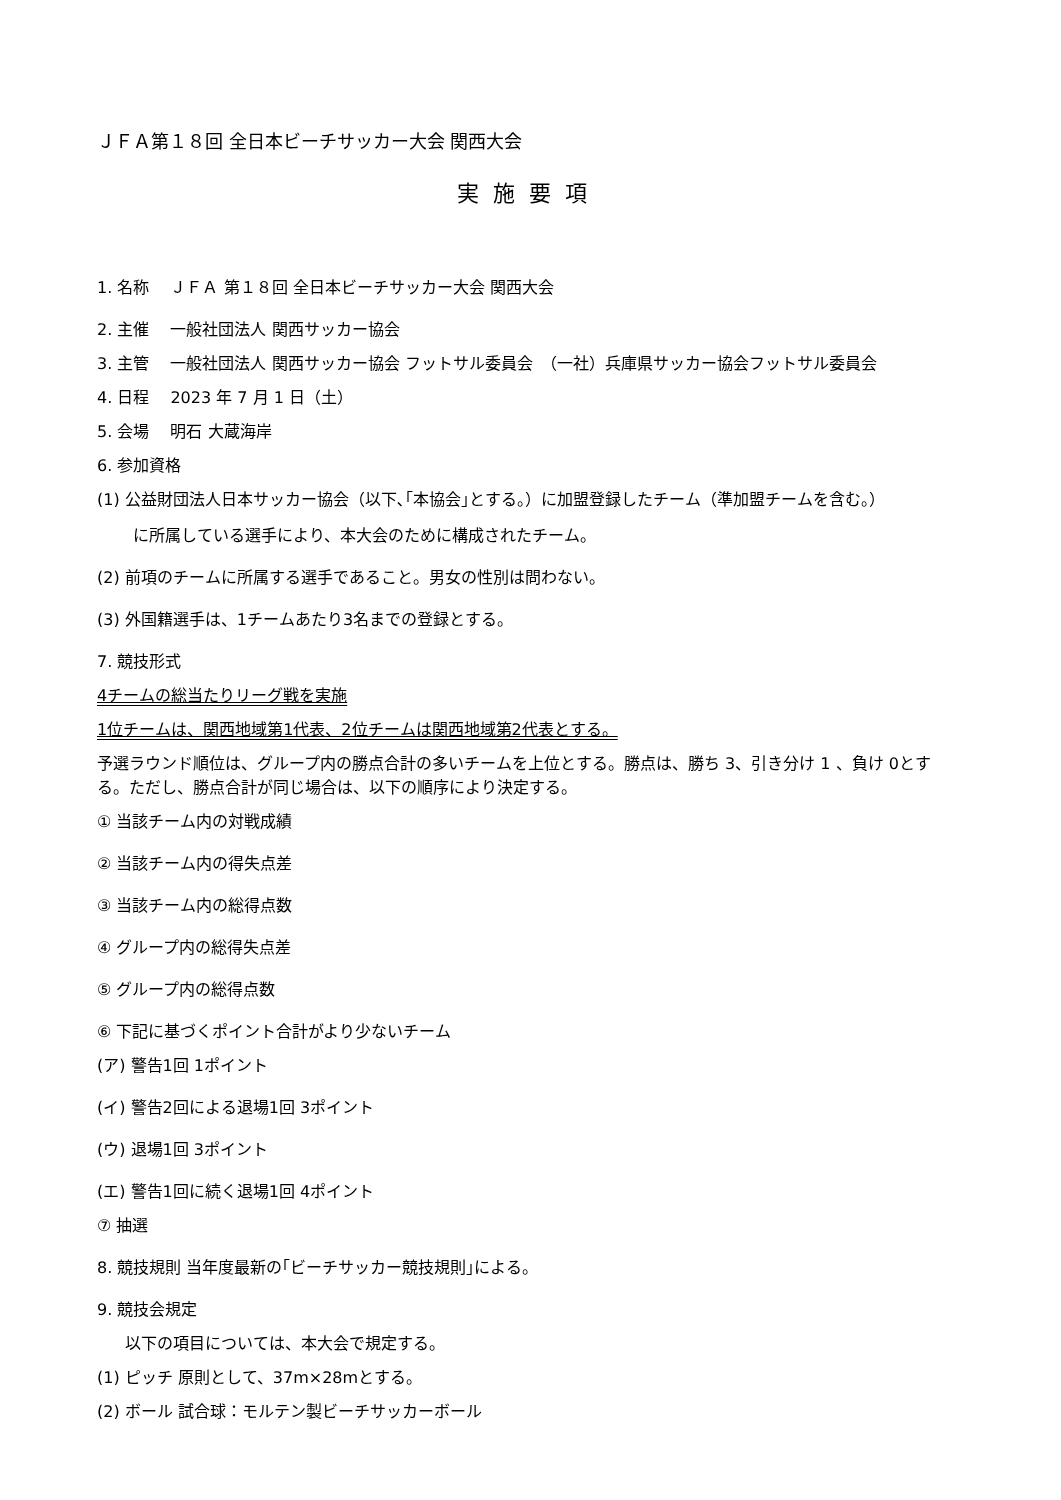ＪＦＡ第１８回 全日本ビーチサッカー大会 関西大会
実施要項
1. 名称　 ＪＦＡ 第１８回 全日本ビーチサッカー大会 関西大会
2. 主催　 一般社団法人 関西サッカー協会
3. 主管　 一般社団法人 関西サッカー協会 フットサル委員会　（一社）兵庫県サッカー協会フットサル委員会
4. 日程　 2023 年 7 月 1 日（土）
5. 会場　 明石 大蔵海岸
6. 参加資格
(1) 公益財団法人日本サッカー協会（以下､｢本協会｣とする。）に加盟登録したチーム（準加盟チームを含む。）
に所属している選手により、本大会のために構成されたチーム。
(2) 前項のチームに所属する選手であること。男女の性別は問わない。
(3) 外国籍選手は、1チームあたり3名までの登録とする。
7. 競技形式
4チームの総当たりリーグ戦を実施
1位チームは、関西地域第1代表、2位チームは関西地域第2代表とする。
予選ラウンド順位は、グループ内の勝点合計の多いチームを上位とする。勝点は、勝ち 3、引き分け 1 、負け 0とする。ただし、勝点合計が同じ場合は、以下の順序により決定する。
① 当該チーム内の対戦成績
② 当該チーム内の得失点差
③ 当該チーム内の総得点数
④ グループ内の総得失点差
⑤ グループ内の総得点数
⑥ 下記に基づくポイント合計がより少ないチーム
(ア) 警告1回 1ポイント
(イ) 警告2回による退場1回 3ポイント
(ウ) 退場1回 3ポイント
(エ) 警告1回に続く退場1回 4ポイント
⑦ 抽選
8. 競技規則 当年度最新の｢ビーチサッカー競技規則｣による。
9. 競技会規定
以下の項目については、本大会で規定する。
(1) ピッチ 原則として、37m×28mとする。
(2) ボール 試合球：モルテン製ビーチサッカーボール